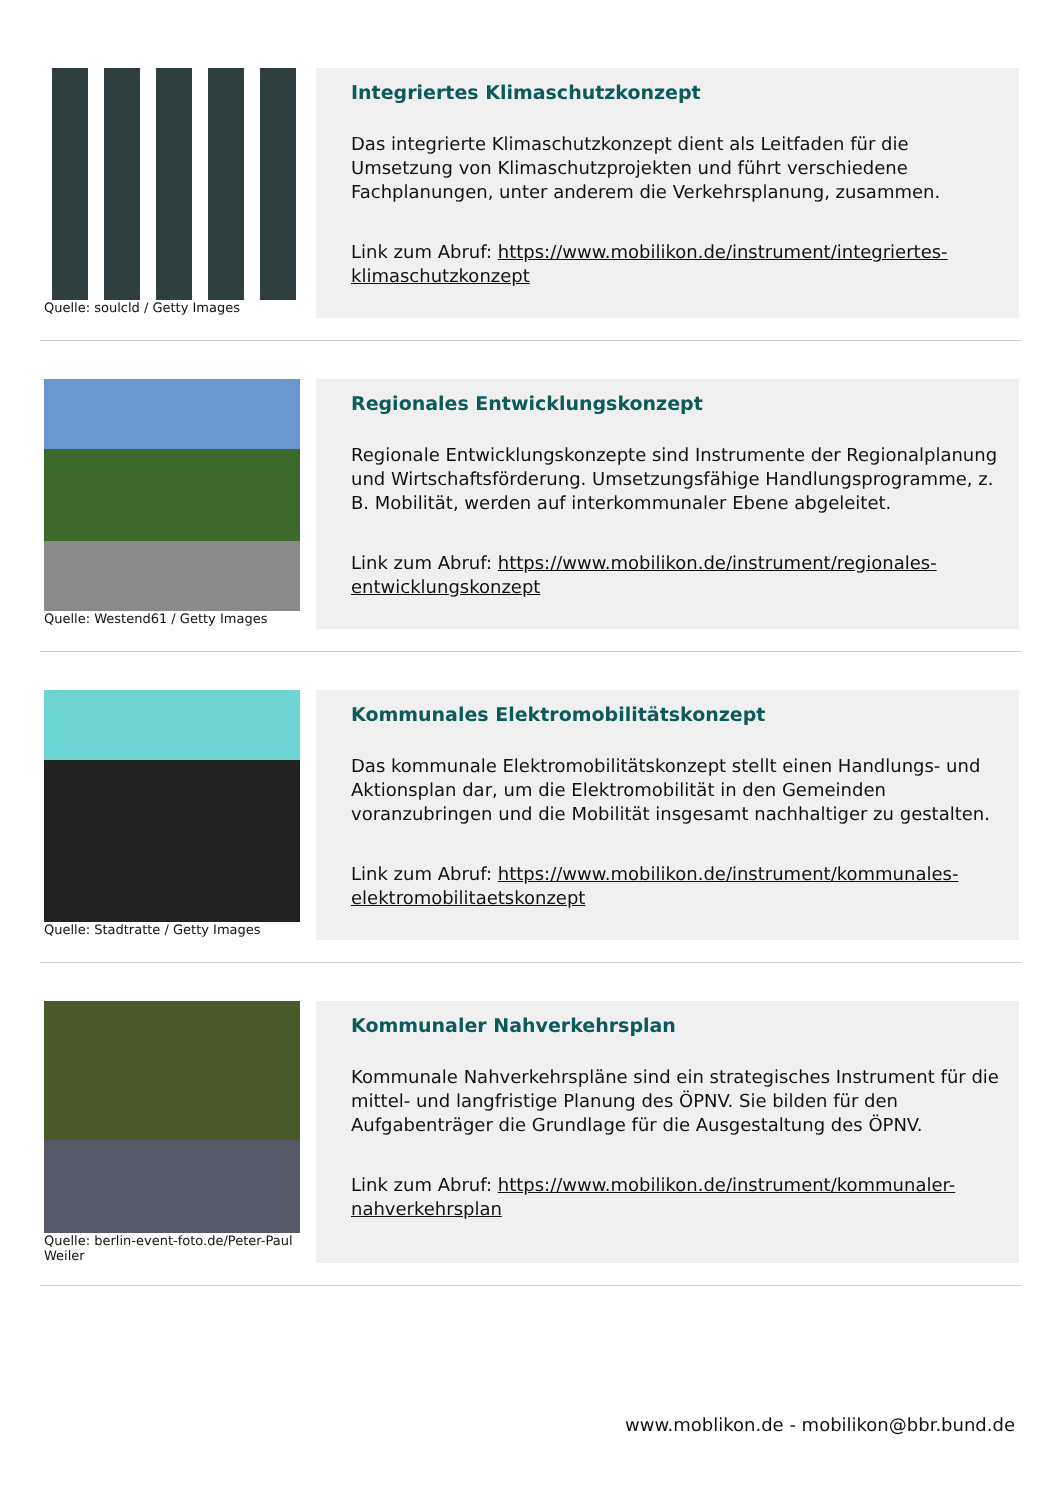Quelle: soulcld / Getty Images
Integriertes Klimaschutzkonzept
Das integrierte Klimaschutzkonzept dient als Leitfaden für die Umsetzung von Klimaschutzprojekten und führt verschiedene Fachplanungen, unter anderem die Verkehrsplanung, zusammen.
Link zum Abruf: https://www.mobilikon.de/instrument/integriertes-klimaschutzkonzept
Quelle: Westend61 / Getty Images
Regionales Entwicklungskonzept
Regionale Entwicklungskonzepte sind Instrumente der Regionalplanung und Wirtschaftsförderung. Umsetzungsfähige Handlungsprogramme, z. B. Mobilität, werden auf interkommunaler Ebene abgeleitet.
Link zum Abruf: https://www.mobilikon.de/instrument/regionales-entwicklungskonzept
Quelle: Stadtratte / Getty Images
Kommunales Elektromobilitätskonzept
Das kommunale Elektromobilitätskonzept stellt einen Handlungs- und Aktionsplan dar, um die Elektromobilität in den Gemeinden voranzubringen und die Mobilität insgesamt nachhaltiger zu gestalten.
Link zum Abruf: https://www.mobilikon.de/instrument/kommunales-elektromobilitaetskonzept
Quelle: berlin-event-foto.de/Peter-Paul Weiler
Kommunaler Nahverkehrsplan
Kommunale Nahverkehrspläne sind ein strategisches Instrument für die mittel- und langfristige Planung des ÖPNV. Sie bilden für den Aufgabenträger die Grundlage für die Ausgestaltung des ÖPNV.
Link zum Abruf: https://www.mobilikon.de/instrument/kommunaler-nahverkehrsplan
www.moblikon.de - mobilikon@bbr.bund.de